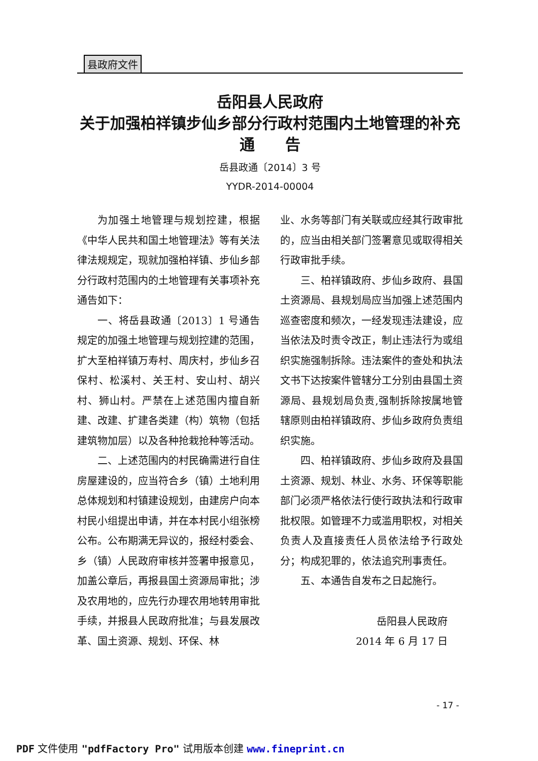县政府文件
岳阳县人民政府
关于加强柏祥镇步仙乡部分行政村范围内土地管理的补充
通　　告
岳县政通〔2014〕3 号
YYDR-2014-00004
为加强土地管理与规划控建，根据《中华人民共和国土地管理法》等有关法律法规规定，现就加强柏祥镇、步仙乡部分行政村范围内的土地管理有关事项补充通告如下：
一、将岳县政通〔2013〕1 号通告规定的加强土地管理与规划控建的范围，扩大至柏祥镇万寿村、周庆村，步仙乡召保村、松溪村、关王村、安山村、胡兴村、狮山村。严禁在上述范围内擅自新建、改建、扩建各类建（构）筑物（包括建筑物加层）以及各种抢栽抢种等活动。
二、上述范围内的村民确需进行自住房屋建设的，应当符合乡（镇）土地利用总体规划和村镇建设规划，由建房户向本村民小组提出申请，并在本村民小组张榜公布。公布期满无异议的，报经村委会、乡（镇）人民政府审核并签署申报意见，加盖公章后，再报县国土资源局审批；涉及农用地的，应先行办理农用地转用审批手续，并报县人民政府批准；与县发展改革、国土资源、规划、环保、林
业、水务等部门有关联或应经其行政审批的，应当由相关部门签署意见或取得相关行政审批手续。
三、柏祥镇政府、步仙乡政府、县国土资源局、县规划局应当加强上述范围内巡查密度和频次，一经发现违法建设，应当依法及时责令改正，制止违法行为或组织实施强制拆除。违法案件的查处和执法文书下达按案件管辖分工分别由县国土资源局、县规划局负责,强制拆除按属地管辖原则由柏祥镇政府、步仙乡政府负责组织实施。
四、柏祥镇政府、步仙乡政府及县国土资源、规划、林业、水务、环保等职能部门必须严格依法行使行政执法和行政审批权限。如管理不力或滥用职权，对相关负责人及直接责任人员依法给予行政处分；构成犯罪的，依法追究刑事责任。
五、本通告自发布之日起施行。
岳阳县人民政府
2014 年 6 月 17 日
- 17 -
PDF 文件使用 "pdfFactory Pro" 试用版本创建 www.fineprint.cn